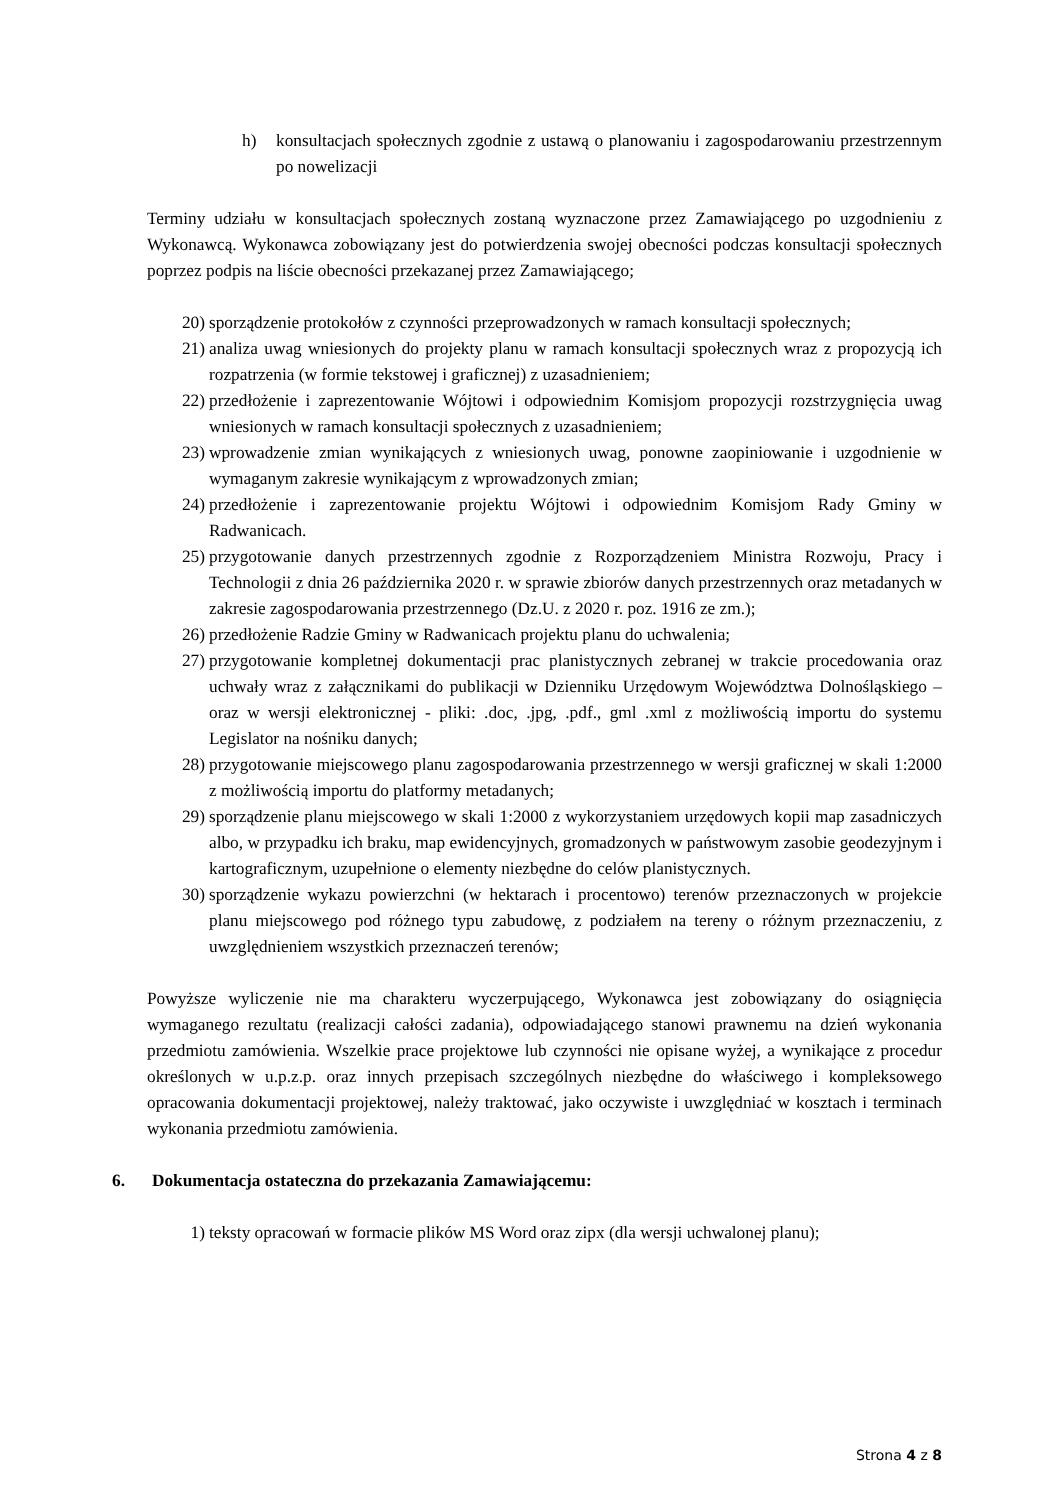h) konsultacjach społecznych zgodnie z ustawą o planowaniu i zagospodarowaniu przestrzennym po nowelizacji
Terminy udziału w konsultacjach społecznych zostaną wyznaczone przez Zamawiającego po uzgodnieniu z Wykonawcą. Wykonawca zobowiązany jest do potwierdzenia swojej obecności podczas konsultacji społecznych poprzez podpis na liście obecności przekazanej przez Zamawiającego;
20) sporządzenie protokołów z czynności przeprowadzonych w ramach konsultacji społecznych;
21) analiza uwag wniesionych do projekty planu w ramach konsultacji społecznych wraz z propozycją ich rozpatrzenia (w formie tekstowej i graficznej) z uzasadnieniem;
22) przedłożenie i zaprezentowanie Wójtowi i odpowiednim Komisjom propozycji rozstrzygnięcia uwag wniesionych w ramach konsultacji społecznych z uzasadnieniem;
23) wprowadzenie zmian wynikających z wniesionych uwag, ponowne zaopiniowanie i uzgodnienie w wymaganym zakresie wynikającym z wprowadzonych zmian;
24) przedłożenie i zaprezentowanie projektu Wójtowi i odpowiednim Komisjom Rady Gminy w Radwanicach.
25) przygotowanie danych przestrzennych zgodnie z Rozporządzeniem Ministra Rozwoju, Pracy i Technologii z dnia 26 października 2020 r. w sprawie zbiorów danych przestrzennych oraz metadanych w zakresie zagospodarowania przestrzennego (Dz.U. z 2020 r. poz. 1916 ze zm.);
26) przedłożenie Radzie Gminy w Radwanicach projektu planu do uchwalenia;
27) przygotowanie kompletnej dokumentacji prac planistycznych zebranej w trakcie procedowania oraz uchwały wraz z załącznikami do publikacji w Dzienniku Urzędowym Województwa Dolnośląskiego – oraz w wersji elektronicznej - pliki: .doc, .jpg, .pdf., gml .xml z możliwością importu do systemu Legislator na nośniku danych;
28) przygotowanie miejscowego planu zagospodarowania przestrzennego w wersji graficznej w skali 1:2000 z możliwością importu do platformy metadanych;
29) sporządzenie planu miejscowego w skali 1:2000 z wykorzystaniem urzędowych kopii map zasadniczych albo, w przypadku ich braku, map ewidencyjnych, gromadzonych w państwowym zasobie geodezyjnym i kartograficznym, uzupełnione o elementy niezbędne do celów planistycznych.
30) sporządzenie wykazu powierzchni (w hektarach i procentowo) terenów przeznaczonych w projekcie planu miejscowego pod różnego typu zabudowę, z podziałem na tereny o różnym przeznaczeniu, z uwzględnieniem wszystkich przeznaczeń terenów;
Powyższe wyliczenie nie ma charakteru wyczerpującego, Wykonawca jest zobowiązany do osiągnięcia wymaganego rezultatu (realizacji całości zadania), odpowiadającego stanowi prawnemu na dzień wykonania przedmiotu zamówienia. Wszelkie prace projektowe lub czynności nie opisane wyżej, a wynikające z procedur określonych w u.p.z.p. oraz innych przepisach szczególnych niezbędne do właściwego i kompleksowego opracowania dokumentacji projektowej, należy traktować, jako oczywiste i uwzględniać w kosztach i terminach wykonania przedmiotu zamówienia.
6. Dokumentacja ostateczna do przekazania Zamawiającemu:
1) teksty opracowań w formacie plików MS Word oraz zipx (dla wersji uchwalonej planu);
Strona 4 z 8